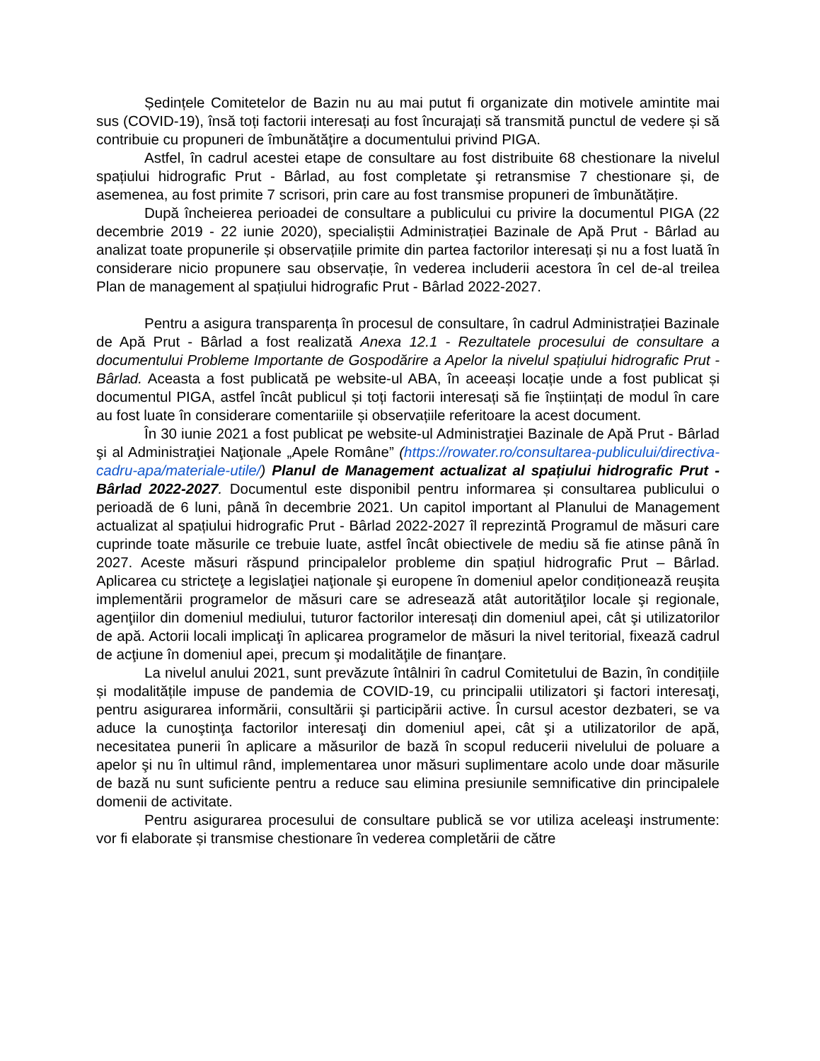Ședințele Comitetelor de Bazin nu au mai putut fi organizate din motivele amintite mai sus (COVID-19), însă toți factorii interesați au fost încurajați să transmită punctul de vedere și să contribuie cu propuneri de îmbunătăţire a documentului privind PIGA.
Astfel, în cadrul acestei etape de consultare au fost distribuite 68 chestionare la nivelul spațiului hidrografic Prut - Bârlad, au fost completate şi retransmise 7 chestionare și, de asemenea, au fost primite 7 scrisori, prin care au fost transmise propuneri de îmbunătățire.
După încheierea perioadei de consultare a publicului cu privire la documentul PIGA (22 decembrie 2019 - 22 iunie 2020), specialiștii Administrației Bazinale de Apă Prut - Bârlad au analizat toate propunerile și observațiile primite din partea factorilor interesați și nu a fost luată în considerare nicio propunere sau observație, în vederea includerii acestora în cel de-al treilea Plan de management al spațiului hidrografic Prut - Bârlad 2022-2027.
Pentru a asigura transparența în procesul de consultare, în cadrul Administrației Bazinale de Apă Prut - Bârlad a fost realizată Anexa 12.1 - Rezultatele procesului de consultare a documentului Probleme Importante de Gospodărire a Apelor la nivelul spațiului hidrografic Prut - Bârlad. Aceasta a fost publicată pe website-ul ABA, în aceeași locație unde a fost publicat și documentul PIGA, astfel încât publicul și toți factorii interesați să fie înștiințați de modul în care au fost luate în considerare comentariile și observațiile referitoare la acest document.
În 30 iunie 2021 a fost publicat pe website-ul Administraţiei Bazinale de Apă Prut - Bârlad şi al Administraţiei Naţionale „Apele Române” (https://rowater.ro/consultarea-publicului/directiva-cadru-apa/materiale-utile/) Planul de Management actualizat al spațiului hidrografic Prut - Bârlad 2022-2027. Documentul este disponibil pentru informarea și consultarea publicului o perioadă de 6 luni, până în decembrie 2021. Un capitol important al Planului de Management actualizat al spațiului hidrografic Prut - Bârlad 2022-2027 îl reprezintă Programul de măsuri care cuprinde toate măsurile ce trebuie luate, astfel încât obiectivele de mediu să fie atinse până în 2027. Aceste măsuri răspund principalelor probleme din spațiul hidrografic Prut – Bârlad. Aplicarea cu stricteţe a legislaţiei naţionale şi europene în domeniul apelor condiționează reuşita implementării programelor de măsuri care se adresează atât autorităţilor locale şi regionale, agenţiilor din domeniul mediului, tuturor factorilor interesați din domeniul apei, cât şi utilizatorilor de apă. Actorii locali implicaţi în aplicarea programelor de măsuri la nivel teritorial, fixează cadrul de acţiune în domeniul apei, precum şi modalităţile de finanţare.
La nivelul anului 2021, sunt prevăzute întâlniri în cadrul Comitetului de Bazin, în condițiile și modalitățile impuse de pandemia de COVID-19, cu principalii utilizatori şi factori interesaţi, pentru asigurarea informării, consultării şi participării active. În cursul acestor dezbateri, se va aduce la cunoştinţa factorilor interesaţi din domeniul apei, cât şi a utilizatorilor de apă, necesitatea punerii în aplicare a măsurilor de bază în scopul reducerii nivelului de poluare a apelor şi nu în ultimul rând, implementarea unor măsuri suplimentare acolo unde doar măsurile de bază nu sunt suficiente pentru a reduce sau elimina presiunile semnificative din principalele domenii de activitate.
Pentru asigurarea procesului de consultare publică se vor utiliza aceleaşi instrumente: vor fi elaborate și transmise chestionare în vederea completării de către